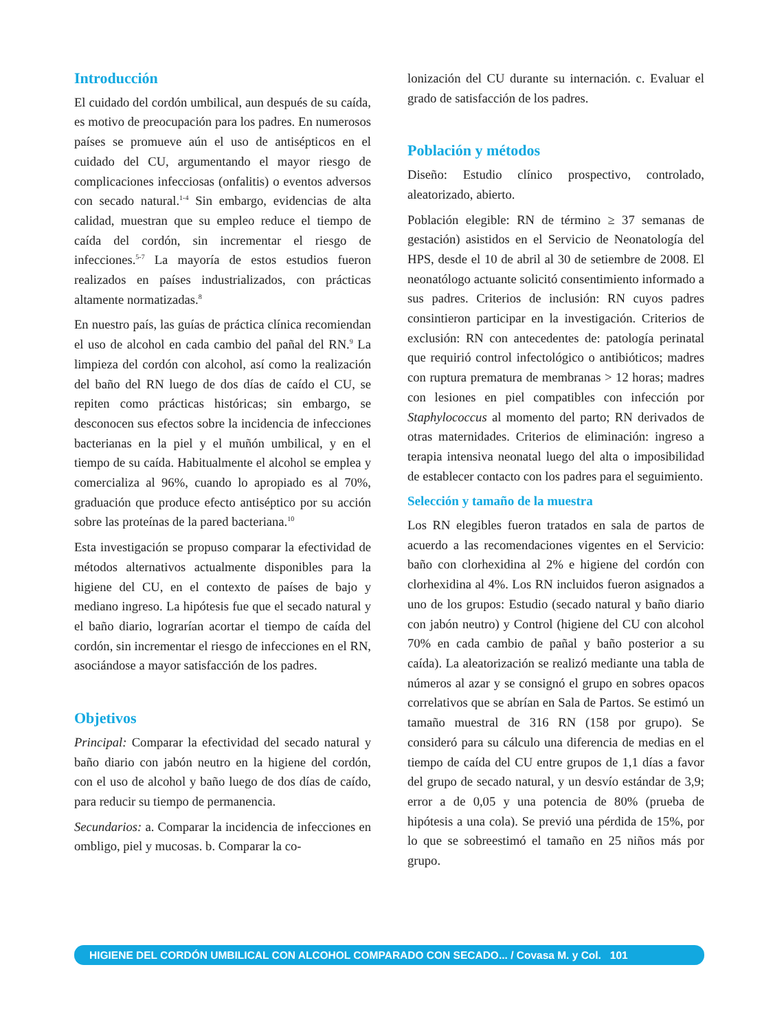Introducción
El cuidado del cordón umbilical, aun después de su caída, es motivo de preocupación para los padres. En numerosos países se promueve aún el uso de antisépticos en el cuidado del CU, argumentando el mayor riesgo de complicaciones infecciosas (onfalitis) o eventos adversos con secado natural.<sup>1-4</sup> Sin embargo, evidencias de alta calidad, muestran que su empleo reduce el tiempo de caída del cordón, sin incrementar el riesgo de infecciones.<sup>5-7</sup> La mayoría de estos estudios fueron realizados en países industrializados, con prácticas altamente normatizadas.<sup>8</sup>
En nuestro país, las guías de práctica clínica recomiendan el uso de alcohol en cada cambio del pañal del RN.<sup>9</sup> La limpieza del cordón con alcohol, así como la realización del baño del RN luego de dos días de caído el CU, se repiten como prácticas históricas; sin embargo, se desconocen sus efectos sobre la incidencia de infecciones bacterianas en la piel y el muñón umbilical, y en el tiempo de su caída. Habitualmente el alcohol se emplea y comercializa al 96%, cuando lo apropiado es al 70%, graduación que produce efecto antiséptico por su acción sobre las proteínas de la pared bacteriana.<sup>10</sup>
Esta investigación se propuso comparar la efectividad de métodos alternativos actualmente disponibles para la higiene del CU, en el contexto de países de bajo y mediano ingreso. La hipótesis fue que el secado natural y el baño diario, lograrían acortar el tiempo de caída del cordón, sin incrementar el riesgo de infecciones en el RN, asociándose a mayor satisfacción de los padres.
Objetivos
Principal: Comparar la efectividad del secado natural y baño diario con jabón neutro en la higiene del cordón, con el uso de alcohol y baño luego de dos días de caído, para reducir su tiempo de permanencia.
Secundarios: a. Comparar la incidencia de infecciones en ombligo, piel y mucosas. b. Comparar la co-
lonización del CU durante su internación. c. Evaluar el grado de satisfacción de los padres.
Población y métodos
Diseño: Estudio clínico prospectivo, controlado, aleatorizado, abierto.
Población elegible: RN de término ≥ 37 semanas de gestación) asistidos en el Servicio de Neonatología del HPS, desde el 10 de abril al 30 de setiembre de 2008. El neonatólogo actuante solicitó consentimiento informado a sus padres. Criterios de inclusión: RN cuyos padres consintieron participar en la investigación. Criterios de exclusión: RN con antecedentes de: patología perinatal que requirió control infectológico o antibióticos; madres con ruptura prematura de membranas > 12 horas; madres con lesiones en piel compatibles con infección por Staphylococcus al momento del parto; RN derivados de otras maternidades. Criterios de eliminación: ingreso a terapia intensiva neonatal luego del alta o imposibilidad de establecer contacto con los padres para el seguimiento.
Selección y tamaño de la muestra
Los RN elegibles fueron tratados en sala de partos de acuerdo a las recomendaciones vigentes en el Servicio: baño con clorhexidina al 2% e higiene del cordón con clorhexidina al 4%. Los RN incluidos fueron asignados a uno de los grupos: Estudio (secado natural y baño diario con jabón neutro) y Control (higiene del CU con alcohol 70% en cada cambio de pañal y baño posterior a su caída). La aleatorización se realizó mediante una tabla de números al azar y se consignó el grupo en sobres opacos correlativos que se abrían en Sala de Partos. Se estimó un tamaño muestral de 316 RN (158 por grupo). Se consideró para su cálculo una diferencia de medias en el tiempo de caída del CU entre grupos de 1,1 días a favor del grupo de secado natural, y un desvío estándar de 3,9; error a de 0,05 y una potencia de 80% (prueba de hipótesis a una cola). Se previó una pérdida de 15%, por lo que se sobreestimó el tamaño en 25 niños más por grupo.
HIGIENE DEL CORDÓN UMBILICAL CON ALCOHOL COMPARADO CON SECADO... / Covasa M. y Col. 101